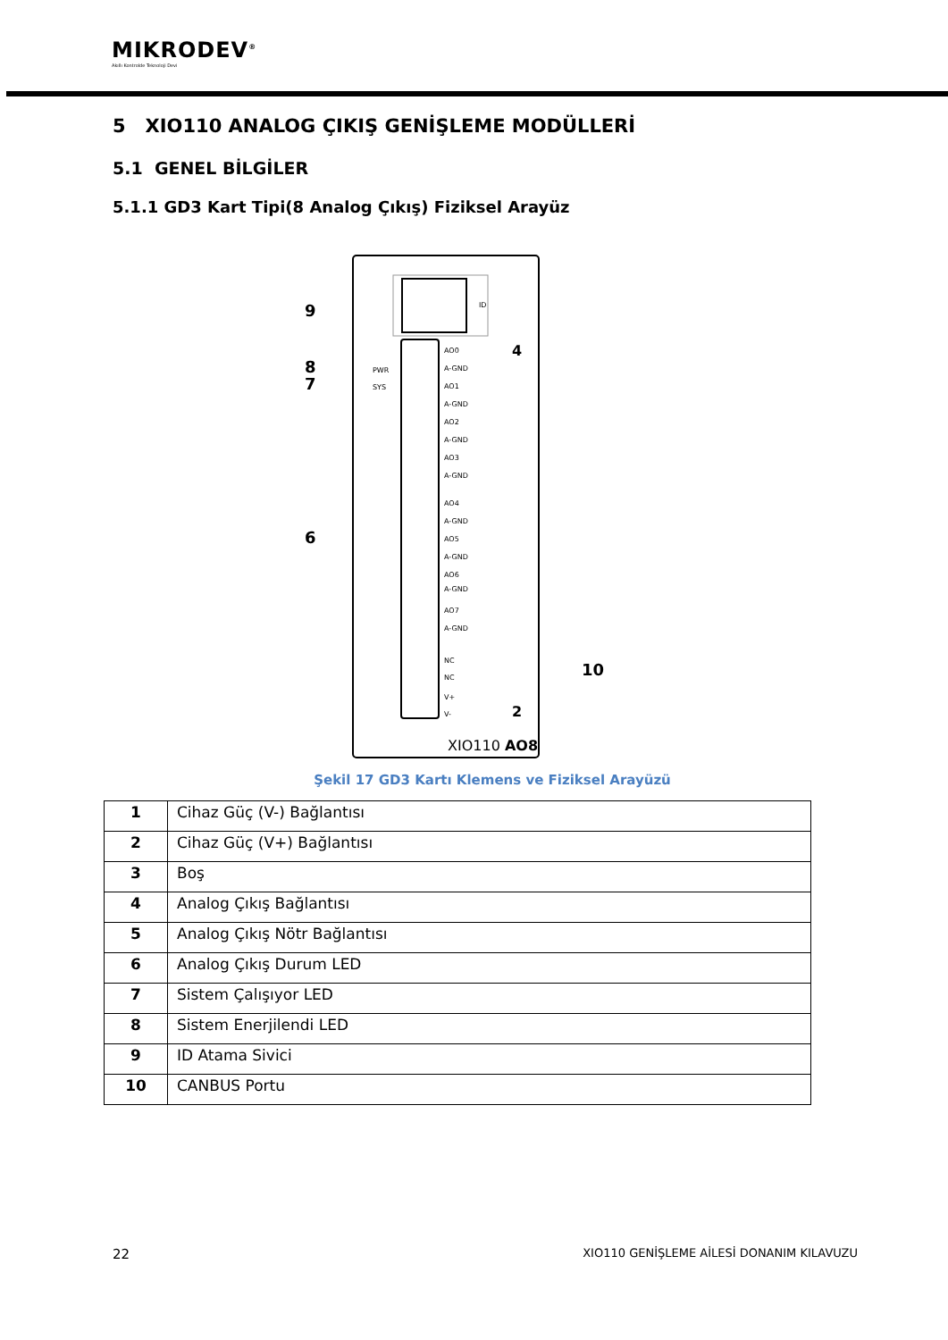MIKRODEV<sup>®</sup>
Akıllı Kontrolde Teknoloji Devi
5 XIO110 ANALOG ÇIKIŞ GENİŞLEME MODÜLLERİ
5.1 GENEL BİLGİLER
5.1.1 GD3 Kart Tipi(8 Analog Çıkış) Fiziksel Arayüz
ID
9
8
PWR
7
SYS
6
AO0
A-GND
AO1
A-GND
AO2
A-GND
AO3
A-GND
AO4
A-GND
AO5
A-GND
AO6
A-GND
AO7
A-GND
NC
NC
V+
V-
4
2
10
XIO110 AO8
Şekil 17 GD3 Kartı Klemens ve Fiziksel Arayüzü
| 1 | Cihaz Güç (V-) Bağlantısı |
| 2 | Cihaz Güç (V+) Bağlantısı |
| 3 | Boş |
| 4 | Analog Çıkış Bağlantısı |
| 5 | Analog Çıkış Nötr Bağlantısı |
| 6 | Analog Çıkış Durum LED |
| 7 | Sistem Çalışıyor LED |
| 8 | Sistem Enerjilendi LED |
| 9 | ID Atama Sivici |
| 10 | CANBUS Portu |
22 XIO110 GENİŞLEME AİLESİ DONANIM KILAVUZU